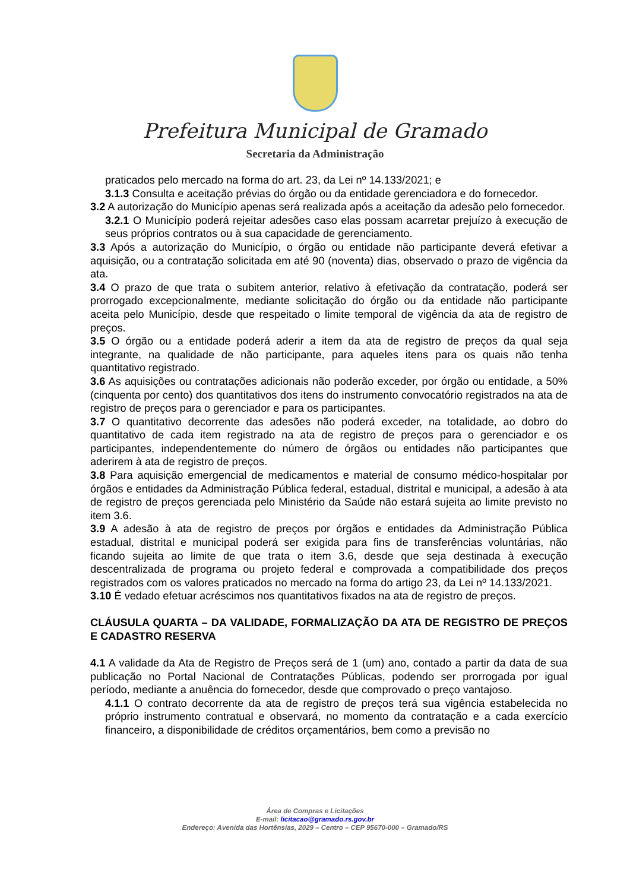Prefeitura Municipal de Gramado
Secretaria da Administração
praticados pelo mercado na forma do art. 23, da Lei nº 14.133/2021; e
3.1.3 Consulta e aceitação prévias do órgão ou da entidade gerenciadora e do fornecedor.
3.2 A autorização do Município apenas será realizada após a aceitação da adesão pelo fornecedor.
3.2.1 O Município poderá rejeitar adesões caso elas possam acarretar prejuízo à execução de seus próprios contratos ou à sua capacidade de gerenciamento.
3.3 Após a autorização do Município, o órgão ou entidade não participante deverá efetivar a aquisição, ou a contratação solicitada em até 90 (noventa) dias, observado o prazo de vigência da ata.
3.4 O prazo de que trata o subitem anterior, relativo à efetivação da contratação, poderá ser prorrogado excepcionalmente, mediante solicitação do órgão ou da entidade não participante aceita pelo Município, desde que respeitado o limite temporal de vigência da ata de registro de preços.
3.5 O órgão ou a entidade poderá aderir a item da ata de registro de preços da qual seja integrante, na qualidade de não participante, para aqueles itens para os quais não tenha quantitativo registrado.
3.6 As aquisições ou contratações adicionais não poderão exceder, por órgão ou entidade, a 50% (cinquenta por cento) dos quantitativos dos itens do instrumento convocatório registrados na ata de registro de preços para o gerenciador e para os participantes.
3.7 O quantitativo decorrente das adesões não poderá exceder, na totalidade, ao dobro do quantitativo de cada item registrado na ata de registro de preços para o gerenciador e os participantes, independentemente do número de órgãos ou entidades não participantes que aderirem à ata de registro de preços.
3.8 Para aquisição emergencial de medicamentos e material de consumo médico-hospitalar por órgãos e entidades da Administração Pública federal, estadual, distrital e municipal, a adesão à ata de registro de preços gerenciada pelo Ministério da Saúde não estará sujeita ao limite previsto no item 3.6.
3.9 A adesão à ata de registro de preços por órgãos e entidades da Administração Pública estadual, distrital e municipal poderá ser exigida para fins de transferências voluntárias, não ficando sujeita ao limite de que trata o item 3.6, desde que seja destinada à execução descentralizada de programa ou projeto federal e comprovada a compatibilidade dos preços registrados com os valores praticados no mercado na forma do artigo 23, da Lei nº 14.133/2021.
3.10 É vedado efetuar acréscimos nos quantitativos fixados na ata de registro de preços.
CLÁUSULA QUARTA – DA VALIDADE, FORMALIZAÇÃO DA ATA DE REGISTRO DE PREÇOS E CADASTRO RESERVA
4.1 A validade da Ata de Registro de Preços será de 1 (um) ano, contado a partir da data de sua publicação no Portal Nacional de Contratações Públicas, podendo ser prorrogada por igual período, mediante a anuência do fornecedor, desde que comprovado o preço vantajoso.
4.1.1 O contrato decorrente da ata de registro de preços terá sua vigência estabelecida no próprio instrumento contratual e observará, no momento da contratação e a cada exercício financeiro, a disponibilidade de créditos orçamentários, bem como a previsão no
Área de Compras e Licitações
E-mail: licitacao@gramado.rs.gov.br
Endereço: Avenida das Hortênsias, 2029 – Centro – CEP 95670-000 – Gramado/RS